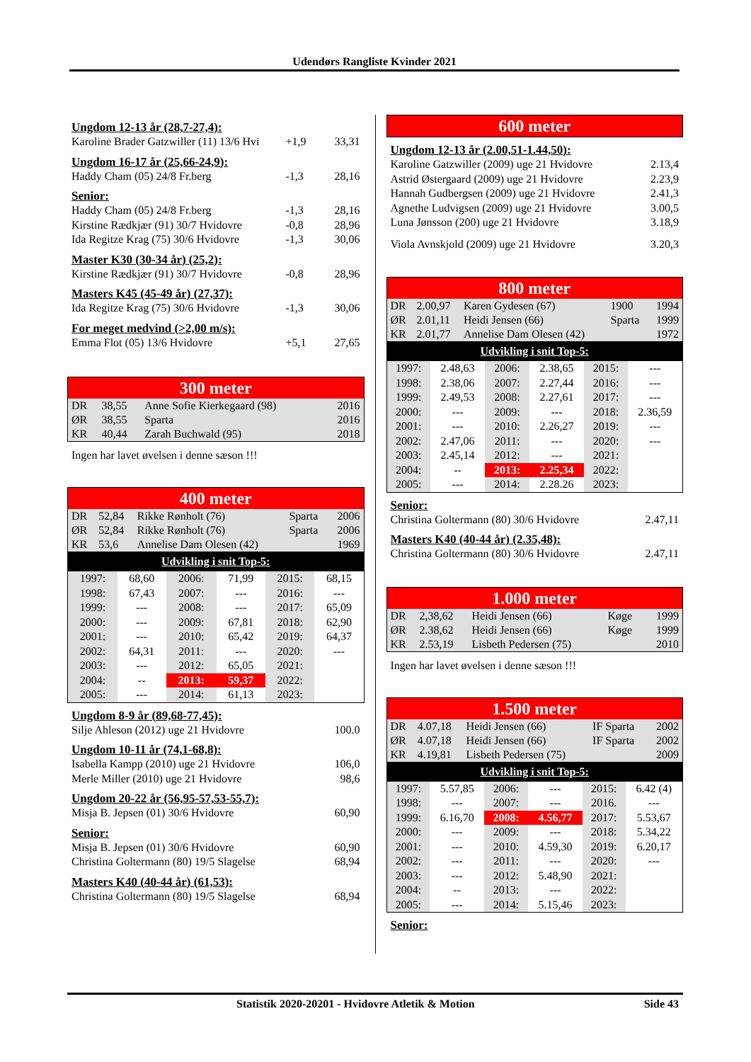Udendørs Rangliste Kvinder 2021
Ungdom 12-13 år (28,7-27,4):
Karoline Brader Gatzwiller (11) 13/6 Hvi +1,9 33,31
Ungdom 16-17 år (25,66-24,9):
Haddy Cham (05) 24/8 Fr.berg -1,3 28,16
Senior:
Haddy Cham (05) 24/8 Fr.berg -1,3 28,16
Kirstine Rædkjær (91) 30/7 Hvidovre -0,8 28,96
Ida Regitze Krag (75) 30/6 Hvidovre -1,3 30,06
Master K30 (30-34 år) (25,2):
Kirstine Rædkjær (91) 30/7 Hvidovre -0,8 28,96
Masters K45 (45-49 år) (27,37):
Ida Regitze Krag (75) 30/6 Hvidovre -1,3 30,06
For meget medvind (>2,00 m/s):
Emma Flot (05) 13/6 Hvidovre +5,1 27,65
300 meter
| DR | 38,55 | Anne Sofie Kierkegaard (98) | 2016 |
| ØR | 38,55 | Sparta | 2016 |
| KR | 40,44 | Zarah Buchwald (95) | 2018 |
Ingen har lavet øvelsen i denne sæson !!!
400 meter
| DR | 52,84 | Rikke Rønholt (76) | Sparta | 2006 |
| ØR | 52,84 | Rikke Rønholt (76) | Sparta | 2006 |
| KR | 53,6 | Annelise Dam Olesen (42) | | 1969 |
Udvikling i snit Top-5:
| 1997: | 68,60 | 2006: | 71,99 | 2015: | 68,15 |
| 1998: | 67,43 | 2007: | --- | 2016: | --- |
| 1999: | --- | 2008: | --- | 2017: | 65,09 |
| 2000: | --- | 2009: | 67,81 | 2018: | 62,90 |
| 2001: | --- | 2010: | 65,42 | 2019: | 64,37 |
| 2002: | 64,31 | 2011: | --- | 2020: | --- |
| 2003: | --- | 2012: | 65,05 | 2021: | |
| 2004: | -- | 2013: | 59,37 | 2022: | |
| 2005: | --- | 2014: | 61,13 | 2023: | |
Ungdom 8-9 år (89,68-77,45):
Silje Ahleson (2012) uge 21 Hvidovre 100.0
Ungdom 10-11 år (74,1-68,8):
Isabella Kampp (2010) uge 21 Hvidovre 106,0
Merle Miller (2010) uge 21 Hvidovre 98,6
Ungdom 20-22 år (56,95-57,53-55,7):
Misja B. Jepsen (01) 30/6 Hvidovre 60,90
Senior:
Misja B. Jepsen (01) 30/6 Hvidovre 60,90
Christina Goltermann (80) 19/5 Slagelse 68,94
Masters K40 (40-44 år) (61,53):
Christina Goltermann (80) 19/5 Slagelse 68,94
600 meter
Ungdom 12-13 år (2.00,51-1.44,50):
Karoline Gatzwiller (2009) uge 21 Hvidovre 2.13,4
Astrid Østergaard (2009) uge 21 Hvidovre 2.23,9
Hannah Gudbergsen (2009) uge 21 Hvidovre 2.41,3
Agnethe Ludvigsen (2009) uge 21 Hvidovre 3.00,5
Luna Jønsson (200) uge 21 Hvidovre 3.18,9
Viola Avnskjold (2009) uge 21 Hvidovre 3.20,3
800 meter
| DR | 2.00,97 | Karen Gydesen (67) | 1900 | 1994 |
| ØR | 2.01,11 | Heidi Jensen (66) | Sparta | 1999 |
| KR | 2.01,77 | Annelise Dam Olesen (42) | | 1972 |
Udvikling i snit Top-5:
| 1997: | 2.48,63 | 2006: | 2.38,65 | 2015: | --- |
| 1998: | 2.38,06 | 2007: | 2.27,44 | 2016: | --- |
| 1999: | 2.49,53 | 2008: | 2.27,61 | 2017: | --- |
| 2000: | --- | 2009: | --- | 2018: | 2.36,59 |
| 2001: | --- | 2010: | 2.26,27 | 2019: | --- |
| 2002: | 2.47,06 | 2011: | --- | 2020: | --- |
| 2003: | 2.45,14 | 2012: | --- | 2021: | |
| 2004: | -- | 2013: | 2.25,34 | 2022: | |
| 2005: | --- | 2014: | 2.28.26 | 2023: | |
Senior:
Christina Goltermann (80) 30/6 Hvidovre 2.47,11
Masters K40 (40-44 år) (2.35,48):
Christina Goltermann (80) 30/6 Hvidovre 2.47,11
1.000 meter
| DR | 2,38,62 | Heidi Jensen (66) | Køge | 1999 |
| ØR | 2.38,62 | Heidi Jensen (66) | Køge | 1999 |
| KR | 2.53,19 | Lisbeth Pedersen (75) | | 2010 |
Ingen har lavet øvelsen i denne sæson !!!
1.500 meter
| DR | 4.07,18 | Heidi Jensen (66) | IF Sparta | 2002 |
| ØR | 4.07,18 | Heidi Jensen (66) | IF Sparta | 2002 |
| KR | 4.19,81 | Lisbeth Pedersen (75) | | 2009 |
Udvikling i snit Top-5:
| 1997: | 5.57,85 | 2006: | --- | 2015: | 6.42 (4) |
| 1998: | --- | 2007: | --- | 2016. | --- |
| 1999: | 6.16,70 | 2008: | 4.56,77 | 2017: | 5.53,67 |
| 2000: | --- | 2009: | --- | 2018: | 5.34,22 |
| 2001: | --- | 2010: | 4.59,30 | 2019: | 6.20,17 |
| 2002: | --- | 2011: | --- | 2020: | --- |
| 2003: | --- | 2012: | 5.48,90 | 2021: | |
| 2004: | -- | 2013: | --- | 2022: | |
| 2005: | --- | 2014: | 5.15,46 | 2023: | |
Senior:
Statistik 2020-20201 - Hvidovre Atletik & Motion Side 43